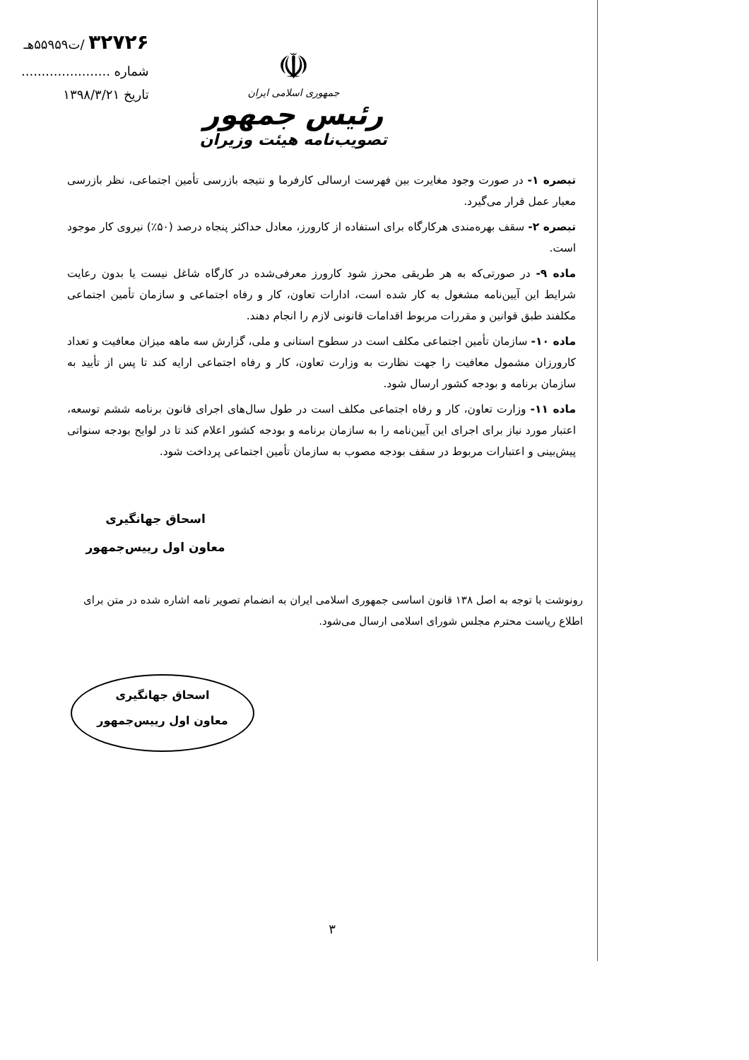۳۲۷۲۶ /ت۵۵۹۵۹هـ
شماره ......................
تاریخ ۱۳۹۸/۳/۲۱
☫
جمهوری اسلامی ایران
رئیس جمهور
تصویب‌نامه هیئت وزیران
تبصره ۱- در صورت وجود مغایرت بین فهرست ارسالی کارفرما و نتیجه بازرسی تأمین اجتماعی، نظر بازرسی معیار عمل قرار می‌گیرد.
تبصره ۲- سقف بهره‌مندی هرکارگاه برای استفاده از کارورز، معادل حداکثر پنجاه درصد (۵۰٪) نیروی کار موجود است.
ماده ۹- در صورتی‌که به هر طریقی محرز شود کارورز معرفی‌شده در کارگاه شاغل نیست یا بدون رعایت شرایط این آیین‌نامه مشغول به کار شده است، ادارات تعاون، کار و رفاه اجتماعی و سازمان تأمین اجتماعی مکلفند طبق قوانین و مقررات مربوط اقدامات قانونی لازم را انجام دهند.
ماده ۱۰- سازمان تأمین اجتماعی مکلف است در سطوح استانی و ملی، گزارش سه ماهه میزان معافیت و تعداد کارورزان مشمول معافیت را جهت نظارت به وزارت تعاون، کار و رفاه اجتماعی ارایه کند تا پس از تأیید به سازمان برنامه و بودجه کشور ارسال شود.
ماده ۱۱- وزارت تعاون، کار و رفاه اجتماعی مکلف است در طول سال‌های اجرای قانون برنامه ششم توسعه، اعتبار مورد نیاز برای اجرای این آیین‌نامه را به سازمان برنامه و بودجه کشور اعلام کند تا در لوایح بودجه سنواتی پیش‌بینی و اعتبارات مربوط در سقف بودجه مصوب به سازمان تأمین اجتماعی پرداخت شود.
اسحاق جهانگیری
معاون اول رییس‌جمهور
رونوشت با توجه به اصل ۱۳۸ قانون اساسی جمهوری اسلامی ایران به انضمام تصویر نامه اشاره شده در متن برای اطلاع ریاست محترم مجلس شورای اسلامی ارسال می‌شود.
اسحاق جهانگیری
معاون اول رییس‌جمهور
۳